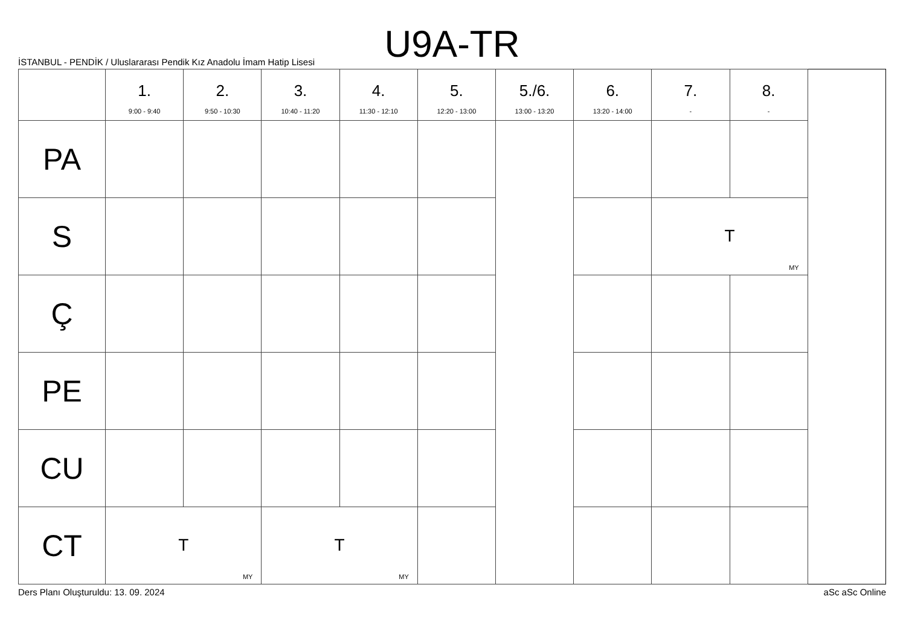U9A-TR
İSTANBUL - PENDİK / Uluslararası Pendik Kız Anadolu İmam Hatip Lisesi
| | 1. 9:00 - 9:40 | 2. 9:50 - 10:30 | 3. 10:40 - 11:20 | 4. 11:30 - 12:10 | 5. 12:20 - 13:00 | 5./6. 13:00 - 13:20 | 6. 13:20 - 14:00 | 7. - | 8. - |
| --- | --- | --- | --- | --- | --- | --- | --- | --- | --- |
| PA | | | | | | | | | |
| S | | | | | | | | T MY | |
| Ç | | | | | | | | | |
| PE | | | | | | | | | |
| CU | | | | | | | | | |
| CT | T MY | | T MY | | | | | | |
Ders Planı Oluşturuldu: 13. 09. 2024 aSc aSc Online